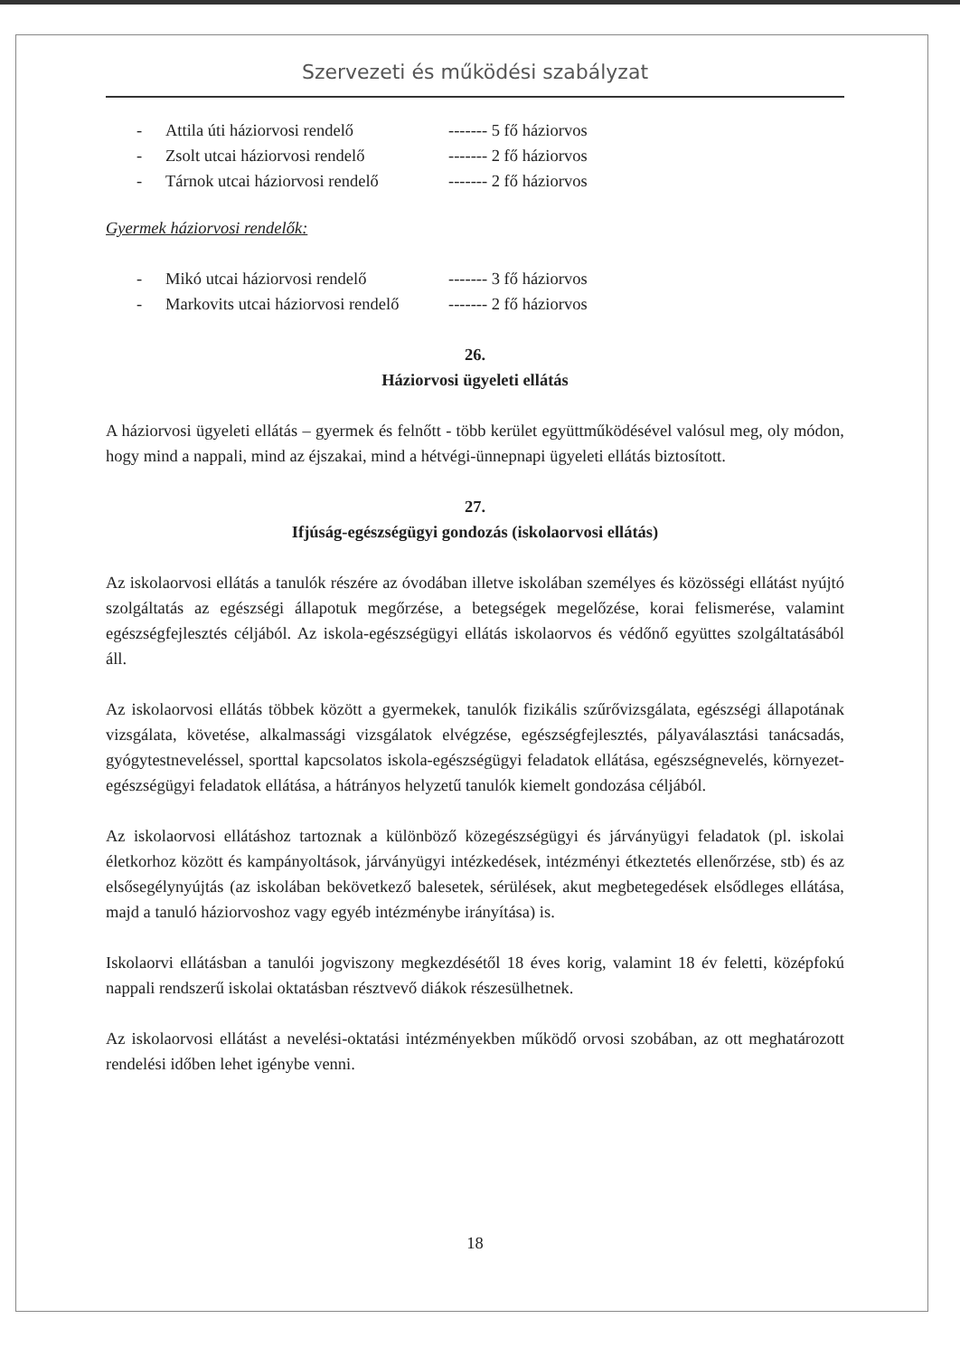Szervezeti és működési szabályzat
- Attila úti háziorvosi rendelő ------- 5 fő háziorvos
- Zsolt utcai háziorvosi rendelő ------- 2 fő háziorvos
- Tárnok utcai háziorvosi rendelő ------- 2 fő háziorvos
Gyermek háziorvosi rendelők:
- Mikó utcai háziorvosi rendelő ------- 3 fő háziorvos
- Markovits utcai háziorvosi rendelő ------- 2 fő háziorvos
26.
Háziorvosi ügyeleti ellátás
A háziorvosi ügyeleti ellátás – gyermek és felnőtt - több kerület együttműködésével valósul meg, oly módon, hogy mind a nappali, mind az éjszakai, mind a hétvégi-ünnepnapi ügyeleti ellátás biztosított.
27.
Ifjúság-egészségügyi gondozás (iskolaorvosi ellátás)
Az iskolaorvosi ellátás a tanulók részére az óvodában illetve iskolában személyes és közösségi ellátást nyújtó szolgáltatás az egészségi állapotuk megőrzése, a betegségek megelőzése, korai felismerése, valamint egészségfejlesztés céljából. Az iskola-egészségügyi ellátás iskolaorvos és védőnő együttes szolgáltatásából áll.
Az iskolaorvosi ellátás többek között a gyermekek, tanulók fizikális szűrővizsgálata, egészségi állapotának vizsgálata, követése, alkalmassági vizsgálatok elvégzése, egészségfejlesztés, pályaválasztási tanácsadás, gyógytestneveléssel, sporttal kapcsolatos iskola-egészségügyi feladatok ellátása, egészségnevelés, környezet-egészségügyi feladatok ellátása, a hátrányos helyzetű tanulók kiemelt gondozása céljából.
Az iskolaorvosi ellátáshoz tartoznak a különböző közegészségügyi és járványügyi feladatok (pl. iskolai életkorhoz között és kampányoltások, járványügyi intézkedések, intézményi étkeztetés ellenőrzése, stb) és az elsősegélynyújtás (az iskolában bekövetkező balesetek, sérülések, akut megbetegedések elsődleges ellátása, majd a tanuló háziorvoshoz vagy egyéb intézménybe irányítása) is.
Iskolaorvi ellátásban a tanulói jogviszony megkezdésétől 18 éves korig, valamint 18 év feletti, középfokú nappali rendszerű iskolai oktatásban résztvevő diákok részesülhetnek.
Az iskolaorvosi ellátást a nevelési-oktatási intézményekben működő orvosi szobában, az ott meghatározott rendelési időben lehet igénybe venni.
18